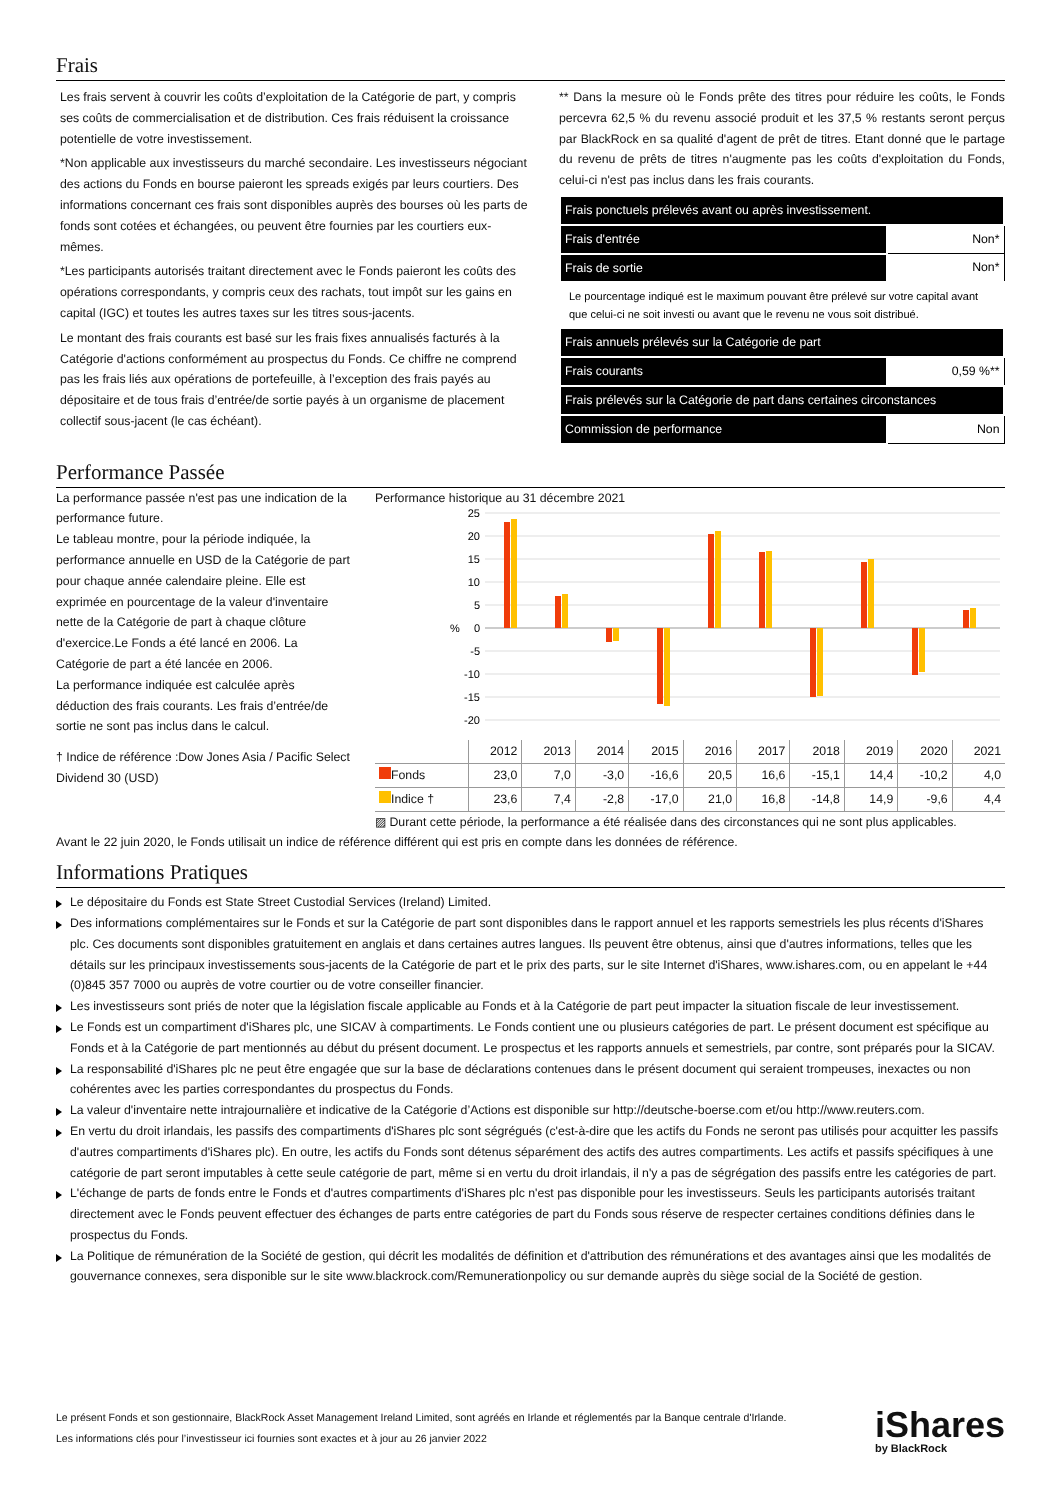Frais
Les frais servent à couvrir les coûts d’exploitation de la Catégorie de part, y compris ses coûts de commercialisation et de distribution. Ces frais réduisent la croissance potentielle de votre investissement.
*Non applicable aux investisseurs du marché secondaire. Les investisseurs négociant des actions du Fonds en bourse paieront les spreads exigés par leurs courtiers. Des informations concernant ces frais sont disponibles auprès des bourses où les parts de fonds sont cotées et échangées, ou peuvent être fournies par les courtiers eux-mêmes.
*Les participants autorisés traitant directement avec le Fonds paieront les coûts des opérations correspondants, y compris ceux des rachats, tout impôt sur les gains en capital (IGC) et toutes les autres taxes sur les titres sous-jacents.
Le montant des frais courants est basé sur les frais fixes annualisés facturés à la Catégorie d'actions conformément au prospectus du Fonds. Ce chiffre ne comprend pas les frais liés aux opérations de portefeuille, à l’exception des frais payés au dépositaire et de tous frais d’entrée/de sortie payés à un organisme de placement collectif sous-jacent (le cas échéant).
** Dans la mesure où le Fonds prête des titres pour réduire les coûts, le Fonds percevra 62,5 % du revenu associé produit et les 37,5 % restants seront perçus par BlackRock en sa qualité d'agent de prêt de titres. Etant donné que le partage du revenu de prêts de titres n'augmente pas les coûts d'exploitation du Fonds, celui-ci n'est pas inclus dans les frais courants.
| Frais ponctuels prélevés avant ou après investissement. | |
| Frais d'entrée | Non* |
| Frais de sortie | Non* |
| Le pourcentage indiqué est le maximum pouvant être prélevé sur votre capital avant que celui-ci ne soit investi ou avant que le revenu ne vous soit distribué. | |
| Frais annuels prélevés sur la Catégorie de part | |
| Frais courants | 0,59 %** |
| Frais prélevés sur la Catégorie de part dans certaines circonstances | |
| Commission de performance | Non |
Performance Passée
La performance passée n'est pas une indication de la performance future.
Le tableau montre, pour la période indiquée, la performance annuelle en USD de la Catégorie de part pour chaque année calendaire pleine. Elle est exprimée en pourcentage de la valeur d'inventaire nette de la Catégorie de part à chaque clôture d'exercice.Le Fonds a été lancé en 2006. La Catégorie de part a été lancée en 2006.
La performance indiquée est calculée après déduction des frais courants. Les frais d’entrée/de sortie ne sont pas inclus dans le calcul.
† Indice de référence :Dow Jones Asia / Pacific Select Dividend 30 (USD)
Performance historique au 31 décembre 2021
25
20
15
10
5
0
-5
-10
-15
-20
%
| | 2012 | 2013 | 2014 | 2015 | 2016 | 2017 | 2018 | 2019 | 2020 | 2021 |
| --- | --- | --- | --- | --- | --- | --- | --- | --- | --- | --- |
| Fonds | 23,0 | 7,0 | -3,0 | -16,6 | 20,5 | 16,6 | -15,1 | 14,4 | -10,2 | 4,0 |
| Indice † | 23,6 | 7,4 | -2,8 | -17,0 | 21,0 | 16,8 | -14,8 | 14,9 | -9,6 | 4,4 |
▨ Durant cette période, la performance a été réalisée dans des circonstances qui ne sont plus applicables.
Avant le 22 juin 2020, le Fonds utilisait un indice de référence différent qui est pris en compte dans les données de référence.
Informations Pratiques
Le dépositaire du Fonds est State Street Custodial Services (Ireland) Limited.
Des informations complémentaires sur le Fonds et sur la Catégorie de part sont disponibles dans le rapport annuel et les rapports semestriels les plus récents d'iShares plc. Ces documents sont disponibles gratuitement en anglais et dans certaines autres langues. Ils peuvent être obtenus, ainsi que d'autres informations, telles que les détails sur les principaux investissements sous-jacents de la Catégorie de part et le prix des parts, sur le site Internet d'iShares, www.ishares.com, ou en appelant le +44 (0)845 357 7000 ou auprès de votre courtier ou de votre conseiller financier.
Les investisseurs sont priés de noter que la législation fiscale applicable au Fonds et à la Catégorie de part peut impacter la situation fiscale de leur investissement.
Le Fonds est un compartiment d'iShares plc, une SICAV à compartiments. Le Fonds contient une ou plusieurs catégories de part. Le présent document est spécifique au Fonds et à la Catégorie de part mentionnés au début du présent document. Le prospectus et les rapports annuels et semestriels, par contre, sont préparés pour la SICAV.
La responsabilité d'iShares plc ne peut être engagée que sur la base de déclarations contenues dans le présent document qui seraient trompeuses, inexactes ou non cohérentes avec les parties correspondantes du prospectus du Fonds.
La valeur d'inventaire nette intrajournalière et indicative de la Catégorie d’Actions est disponible sur http://deutsche-boerse.com et/ou http://www.reuters.com.
En vertu du droit irlandais, les passifs des compartiments d'iShares plc sont ségrégués (c'est-à-dire que les actifs du Fonds ne seront pas utilisés pour acquitter les passifs d'autres compartiments d'iShares plc). En outre, les actifs du Fonds sont détenus séparément des actifs des autres compartiments. Les actifs et passifs spécifiques à une catégorie de part seront imputables à cette seule catégorie de part, même si en vertu du droit irlandais, il n'y a pas de ségrégation des passifs entre les catégories de part.
L'échange de parts de fonds entre le Fonds et d'autres compartiments d'iShares plc n'est pas disponible pour les investisseurs. Seuls les participants autorisés traitant directement avec le Fonds peuvent effectuer des échanges de parts entre catégories de part du Fonds sous réserve de respecter certaines conditions définies dans le prospectus du Fonds.
La Politique de rémunération de la Société de gestion, qui décrit les modalités de définition et d'attribution des rémunérations et des avantages ainsi que les modalités de gouvernance connexes, sera disponible sur le site www.blackrock.com/Remunerationpolicy ou sur demande auprès du siège social de la Société de gestion.
Le présent Fonds et son gestionnaire, BlackRock Asset Management Ireland Limited, sont agréés en Irlande et réglementés par la Banque centrale d'Irlande.
Les informations clés pour l’investisseur ici fournies sont exactes et à jour au 26 janvier 2022
iShares
by BlackRock